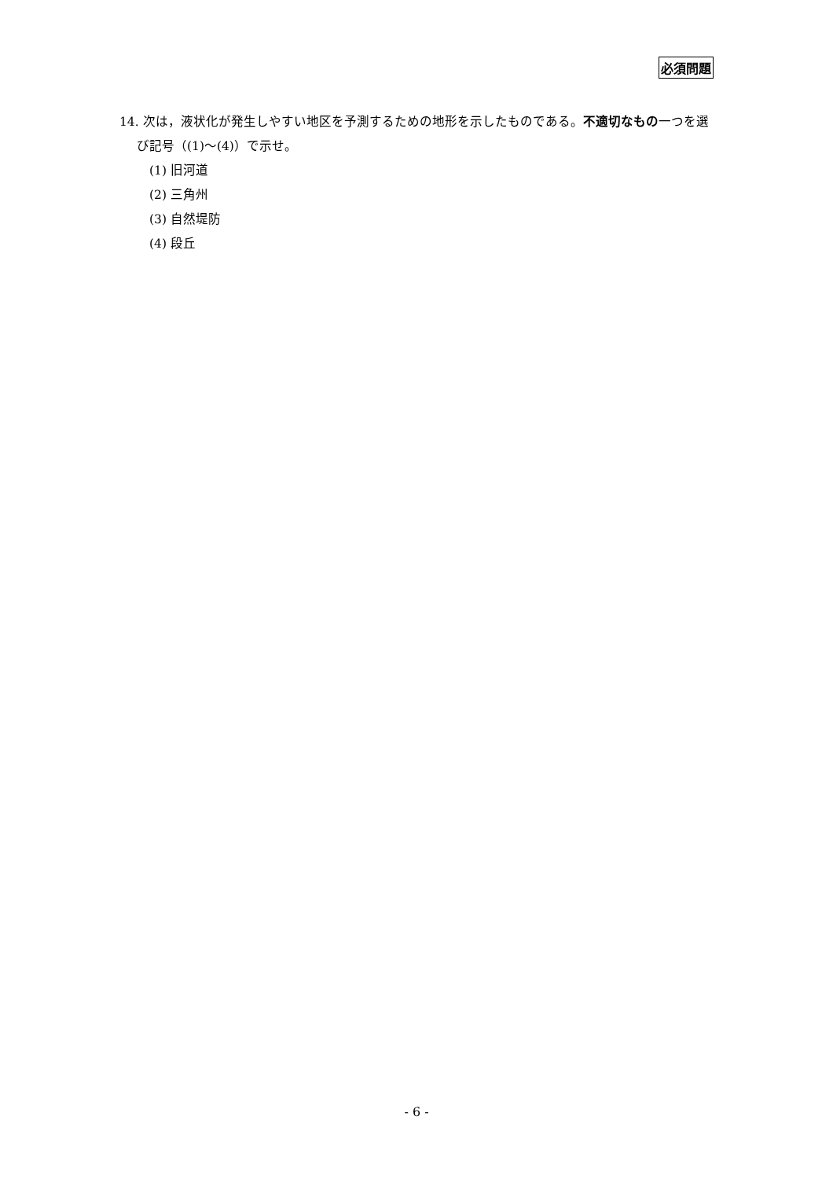必須問題
14. 次は，液状化が発生しやすい地区を予測するための地形を示したものである。不適切なもの一つを選び記号（(1)～(4)）で示せ。
(1) 旧河道
(2) 三角州
(3) 自然堤防
(4) 段丘
- 6 -